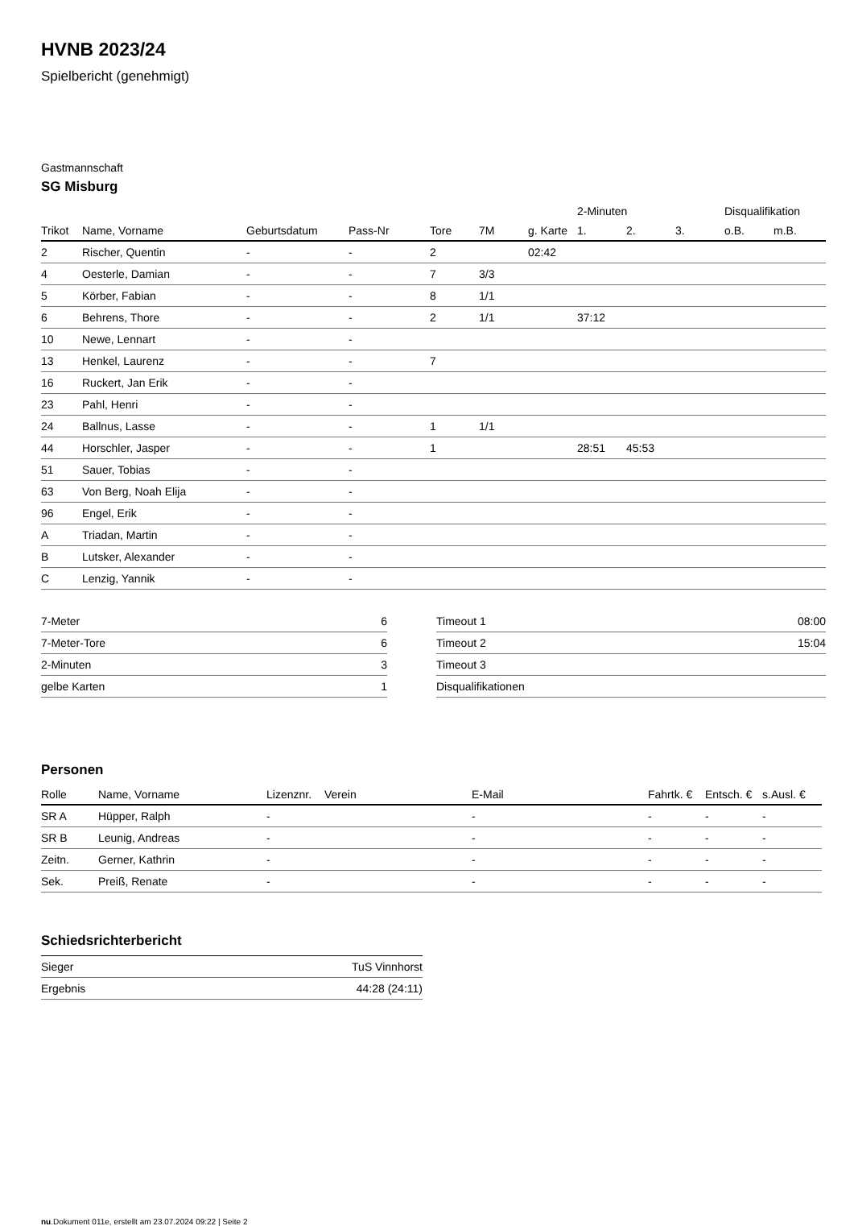HVNB 2023/24
Spielbericht (genehmigt)
Gastmannschaft
SG Misburg
| | | | | | | | 2-Minuten | | | Disqualifikation | |
| --- | --- | --- | --- | --- | --- | --- | --- | --- | --- | --- | --- |
| Trikot | Name, Vorname | Geburtsdatum | Pass-Nr | Tore | 7M | g. Karte | 1. | 2. | 3. | o.B. | m.B. |
| 2 | Rischer, Quentin | - | - | 2 | | 02:42 | | | | | |
| 4 | Oesterle, Damian | - | - | 7 | 3/3 | | | | | | |
| 5 | Körber, Fabian | - | - | 8 | 1/1 | | | | | | |
| 6 | Behrens, Thore | - | - | 2 | 1/1 | | 37:12 | | | | |
| 10 | Newe, Lennart | - | - | | | | | | | | |
| 13 | Henkel, Laurenz | - | - | 7 | | | | | | | |
| 16 | Ruckert, Jan Erik | - | - | | | | | | | | |
| 23 | Pahl, Henri | - | - | | | | | | | | |
| 24 | Ballnus, Lasse | - | - | 1 | 1/1 | | | | | | |
| 44 | Horschler, Jasper | - | - | 1 | | | 28:51 | 45:53 | | | |
| 51 | Sauer, Tobias | - | - | | | | | | | | |
| 63 | Von Berg, Noah Elija | - | - | | | | | | | | |
| 96 | Engel, Erik | - | - | | | | | | | | |
| A | Triadan, Martin | - | - | | | | | | | | |
| B | Lutsker, Alexander | - | - | | | | | | | | |
| C | Lenzig, Yannik | - | - | | | | | | | | |
| 7-Meter | 6 |
| 7-Meter-Tore | 6 |
| 2-Minuten | 3 |
| gelbe Karten | 1 |
| Timeout 1 | 08:00 |
| Timeout 2 | 15:04 |
| Timeout 3 | |
| Disqualifikationen | |
Personen
| Rolle | Name, Vorname | Lizenznr. | Verein | E-Mail | Fahrtk. € | Entsch. € | s.Ausl. € |
| --- | --- | --- | --- | --- | --- | --- | --- |
| SR A | Hüpper, Ralph | - | | - | - | - | - |
| SR B | Leunig, Andreas | - | | - | - | - | - |
| Zeitn. | Gerner, Kathrin | - | | - | - | - | - |
| Sek. | Preiß, Renate | - | | - | - | - | - |
Schiedsrichterbericht
| Sieger | TuS Vinnhorst |
| Ergebnis | 44:28 (24:11) |
nu.Dokument 011e, erstellt am 23.07.2024 09:22 | Seite 2